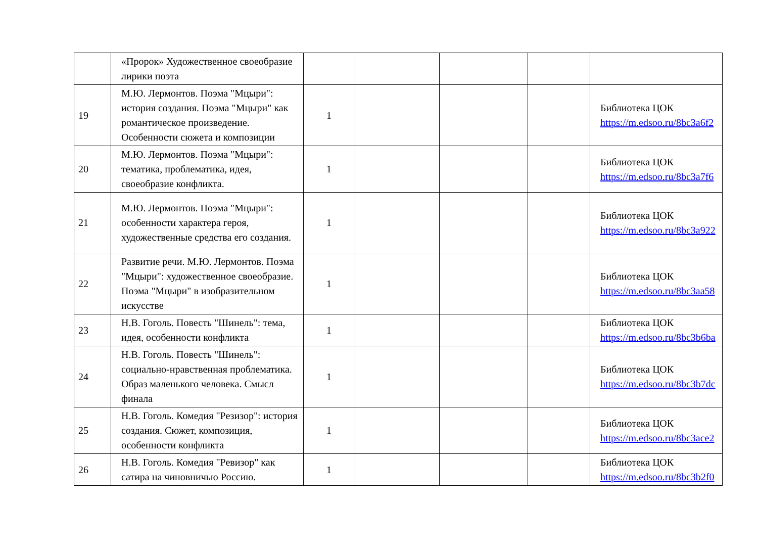| | «Пророк» Художественное своеобразие лирики поэта | | | | | |
| 19 | М.Ю. Лермонтов. Поэма "Мцыри": история создания. Поэма "Мцыри" как романтическое произведение. Особенности сюжета и композиции | 1 | | | | Библиотека ЦОК https://m.edsoo.ru/8bc3a6f2 |
| 20 | М.Ю. Лермонтов. Поэма "Мцыри": тематика, проблематика, идея, своеобразие конфликта. | 1 | | | | Библиотека ЦОК https://m.edsoo.ru/8bc3a7f6 |
| 21 | М.Ю. Лермонтов. Поэма "Мцыри": особенности характера героя, художественные средства его создания. | 1 | | | | Библиотека ЦОК https://m.edsoo.ru/8bc3a922 |
| 22 | Развитие речи. М.Ю. Лермонтов. Поэма "Мцыри": художественное своеобразие. Поэма "Мцыри" в изобразительном искусстве | 1 | | | | Библиотека ЦОК https://m.edsoo.ru/8bc3aa58 |
| 23 | Н.В. Гоголь. Повесть "Шинель": тема, идея, особенности конфликта | 1 | | | | Библиотека ЦОК https://m.edsoo.ru/8bc3b6ba |
| 24 | Н.В. Гоголь. Повесть "Шинель": социально-нравственная проблематика. Образ маленького человека. Смысл финала | 1 | | | | Библиотека ЦОК https://m.edsoo.ru/8bc3b7dc |
| 25 | Н.В. Гоголь. Комедия "Резизор": история создания. Сюжет, композиция, особенности конфликта | 1 | | | | Библиотека ЦОК https://m.edsoo.ru/8bc3ace2 |
| 26 | Н.В. Гоголь. Комедия "Ревизор" как сатира на чиновничью Россию. | 1 | | | | Библиотека ЦОК https://m.edsoo.ru/8bc3b2f0 |